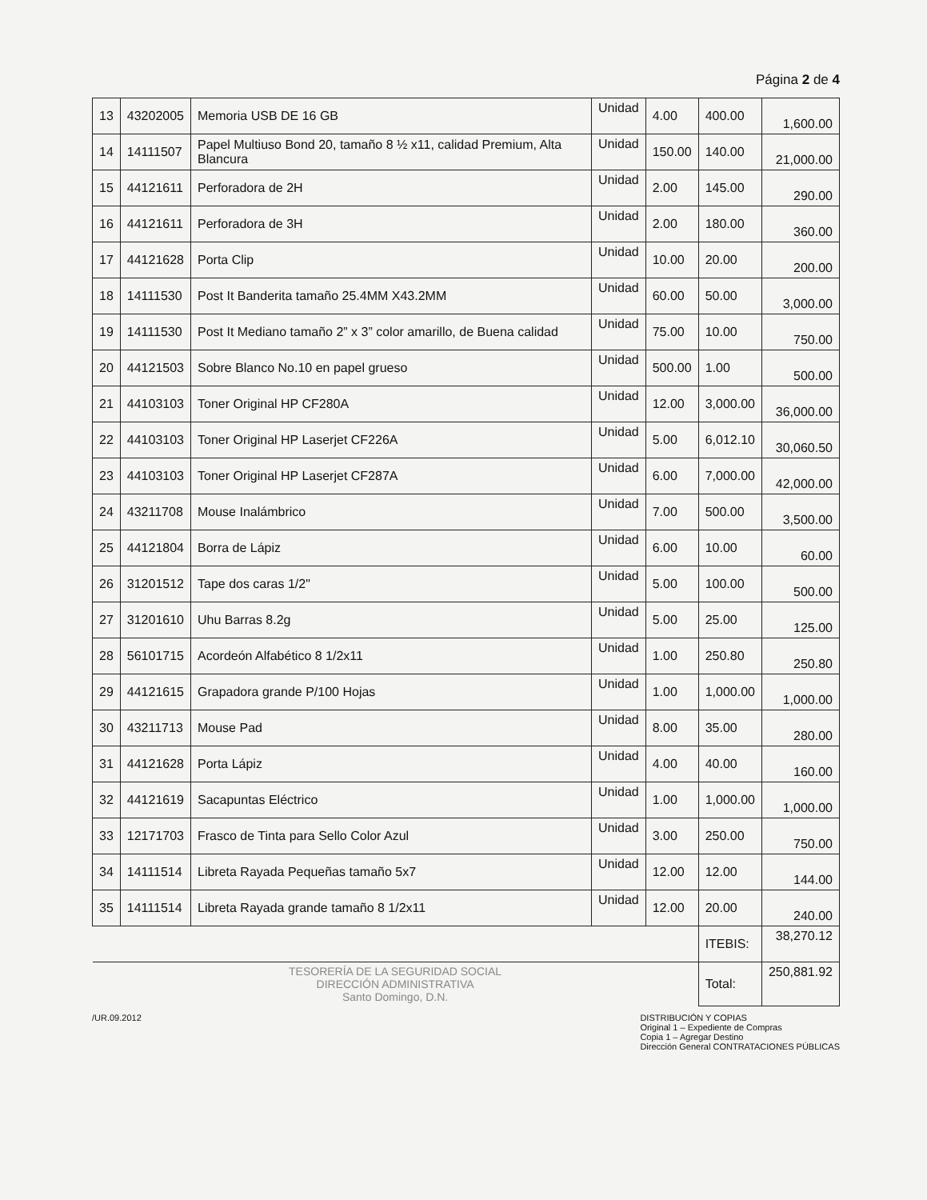Página 2 de 4
| 13 | 43202005 | Memoria USB DE 16 GB | Unidad | 4.00 | 400.00 | 1,600.00 |
| 14 | 14111507 | Papel Multiuso Bond 20, tamaño 8 ½ x11, calidad Premium, Alta Blancura | Unidad | 150.00 | 140.00 | 21,000.00 |
| 15 | 44121611 | Perforadora de 2H | Unidad | 2.00 | 145.00 | 290.00 |
| 16 | 44121611 | Perforadora de 3H | Unidad | 2.00 | 180.00 | 360.00 |
| 17 | 44121628 | Porta Clip | Unidad | 10.00 | 20.00 | 200.00 |
| 18 | 14111530 | Post It Banderita tamaño 25.4MM X43.2MM | Unidad | 60.00 | 50.00 | 3,000.00 |
| 19 | 14111530 | Post It Mediano tamaño 2” x 3” color amarillo, de Buena calidad | Unidad | 75.00 | 10.00 | 750.00 |
| 20 | 44121503 | Sobre Blanco No.10 en papel grueso | Unidad | 500.00 | 1.00 | 500.00 |
| 21 | 44103103 | Toner Original HP CF280A | Unidad | 12.00 | 3,000.00 | 36,000.00 |
| 22 | 44103103 | Toner Original HP Laserjet CF226A | Unidad | 5.00 | 6,012.10 | 30,060.50 |
| 23 | 44103103 | Toner Original HP Laserjet CF287A | Unidad | 6.00 | 7,000.00 | 42,000.00 |
| 24 | 43211708 | Mouse Inalámbrico | Unidad | 7.00 | 500.00 | 3,500.00 |
| 25 | 44121804 | Borra de Lápiz | Unidad | 6.00 | 10.00 | 60.00 |
| 26 | 31201512 | Tape dos caras 1/2" | Unidad | 5.00 | 100.00 | 500.00 |
| 27 | 31201610 | Uhu Barras 8.2g | Unidad | 5.00 | 25.00 | 125.00 |
| 28 | 56101715 | Acordeón Alfabético 8 1/2x11 | Unidad | 1.00 | 250.80 | 250.80 |
| 29 | 44121615 | Grapadora grande P/100 Hojas | Unidad | 1.00 | 1,000.00 | 1,000.00 |
| 30 | 43211713 | Mouse Pad | Unidad | 8.00 | 35.00 | 280.00 |
| 31 | 44121628 | Porta Lápiz | Unidad | 4.00 | 40.00 | 160.00 |
| 32 | 44121619 | Sacapuntas Eléctrico | Unidad | 1.00 | 1,000.00 | 1,000.00 |
| 33 | 12171703 | Frasco de Tinta para Sello Color Azul | Unidad | 3.00 | 250.00 | 750.00 |
| 34 | 14111514 | Libreta Rayada Pequeñas tamaño 5x7 | Unidad | 12.00 | 12.00 | 144.00 |
| 35 | 14111514 | Libreta Rayada grande tamaño 8 1/2x11 | Unidad | 12.00 | 20.00 | 240.00 |
| | | | | | ITEBIS: | 38,270.12 |
| TESORERÍA DE LA SEGURIDAD SOCIAL DIRECCIÓN ADMINISTRATIVA Santo Domingo, D.N. | | | | | Total: | 250,881.92 |
/UR.09.2012 DISTRIBUCIÓN Y COPIAS
Original 1 – Expediente de Compras
Copia 1 – Agregar Destino
Dirección General CONTRATACIONES PÚBLICAS